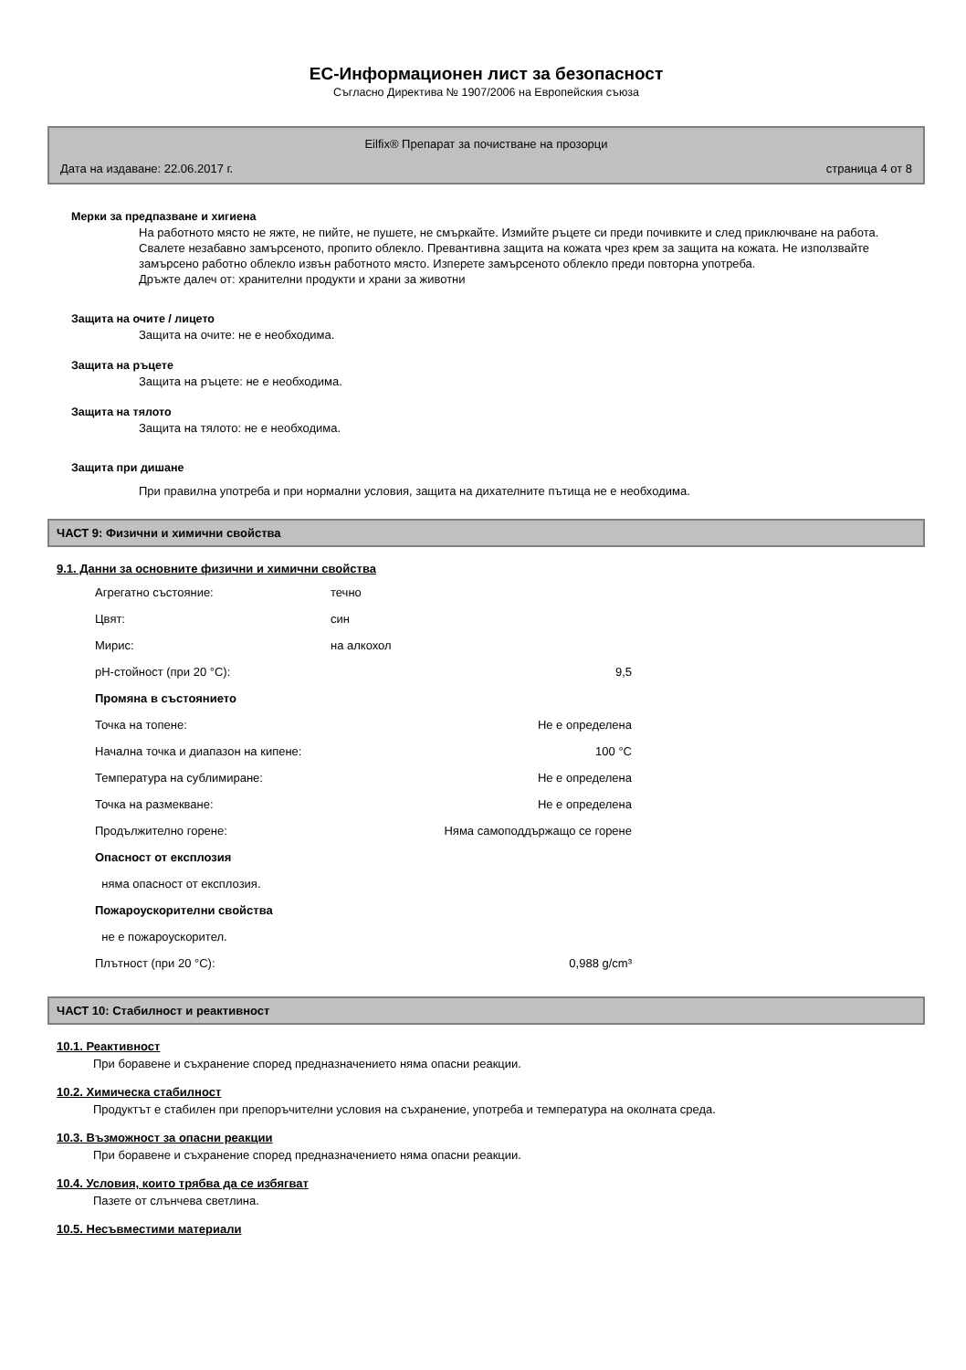ЕС-Информационен лист за безопасност
Съгласно Директива № 1907/2006 на Европейския съюза
Eilfix® Препарат за почистване на прозорци
Дата на издаване: 22.06.2017 г. страница 4 от 8
Мерки за предпазване и хигиена
На работното място не яжте, не пийте, не пушете, не смъркайте. Измийте ръцете си преди почивките и след приключване на работа. Свалете незабавно замърсеното, пропито облекло. Превантивна защита на кожата чрез крем за защита на кожата. Не използвайте замърсено работно облекло извън работното място. Изперете замърсеното облекло преди повторна употреба.
Дръжте далеч от: хранителни продукти и храни за животни
Защита на очите / лицето
Защита на очите: не е необходима.
Защита на ръцете
Защита на ръцете: не е необходима.
Защита на тялото
Защита на тялото: не е необходима.
Защита при дишане
При правилна употреба и при нормални условия, защита на дихателните пътища не е необходима.
ЧАСТ 9: Физични и химични свойства
9.1. Данни за основните физични и химични свойства
| Агрегатно състояние: | течно |
| Цвят: | син |
| Мирис: | на алкохол |
| pH-стойност (при 20 °C): | 9,5 |
| Промяна в състоянието | |
| Точка на топене: | Не е определена |
| Начална точка и диапазон на кипене: | 100 °C |
| Температура на сублимиране: | Не е определена |
| Точка на размекване: | Не е определена |
| Продължително горене: | Няма самоподдържащо се горене |
| Опасност от експлозия | |
| няма опасност от експлозия. | |
| Пожароускорителни свойства | |
| не е пожароускорител. | |
| Плътност (при 20 °C): | 0,988 g/cm³ |
ЧАСТ 10: Стабилност и реактивност
10.1. Реактивност
При боравене и съхранение според предназначението няма опасни реакции.
10.2. Химическа стабилност
Продуктът е стабилен при препоръчителни условия на съхранение, употреба и температура на околната среда.
10.3. Възможност за опасни реакции
При боравене и съхранение според предназначението няма опасни реакции.
10.4. Условия, които трябва да се избягват
Пазете от слънчева светлина.
10.5. Несъвместими материали